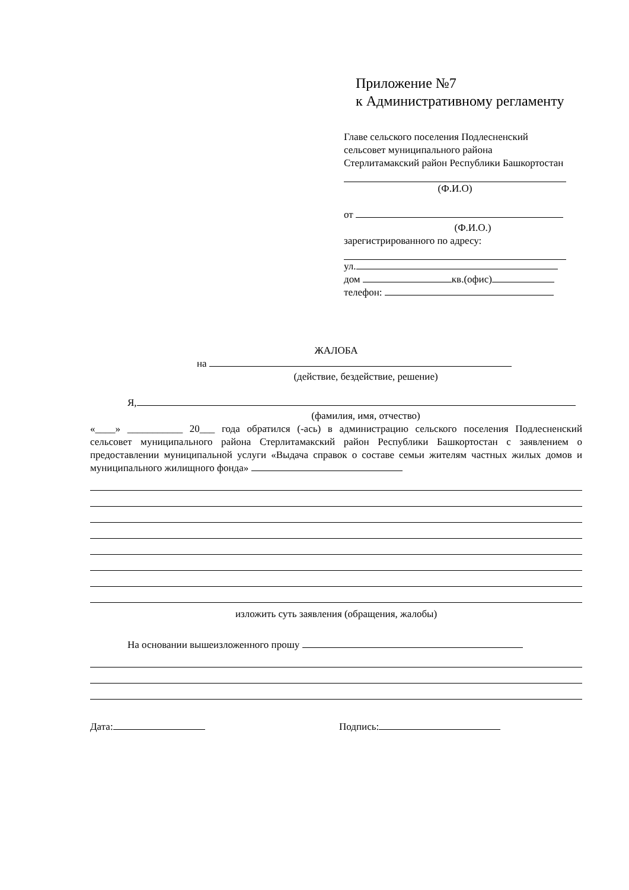Приложение №7
к Административному регламенту
Главе сельского поселения Подлесненский сельсовет муниципального района Стерлитамакский район Республики Башкортостан
(Ф.И.О)
от
(Ф.И.О.)
зарегистрированного по адресу:
ул.
дом кв.(офис)
телефон:
ЖАЛОБА
на
(действие, бездействие, решение)
Я,
(фамилия, имя, отчество)
«____» ___________ 20___ года обратился (-ась) в администрацию сельского поселения Подлесненский сельсовет муниципального района Стерлитамакский район Республики Башкортостан с заявлением о предоставлении муниципальной услуги «Выдача справок о составе семьи жителям частных жилых домов и муниципального жилищного фонда»
изложить суть заявления (обращения, жалобы)
На основании вышеизложенного прошу
Дата: Подпись: